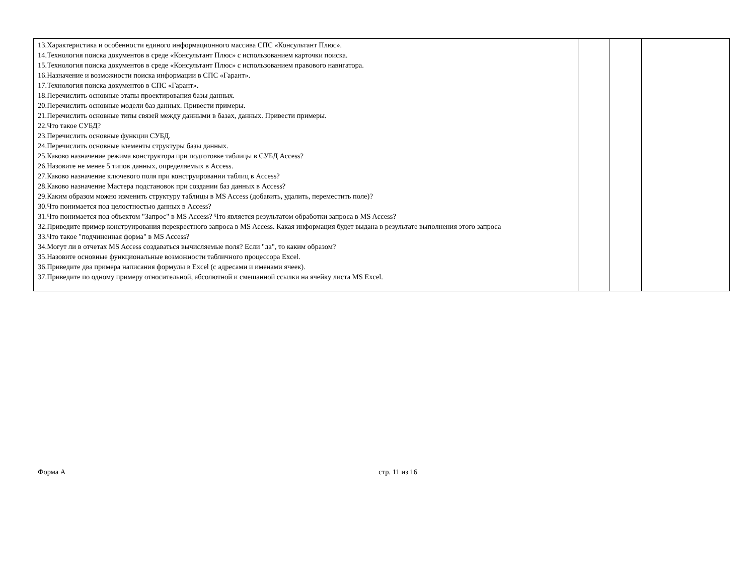| 13.Характеристика и особенности единого информационного массива СПС «Консультант Плюс». 14.Технология поиска документов в среде «Консультант Плюс» с использованием карточки поиска. 15.Технология поиска документов в среде «Консультант Плюс» с использованием правового навигатора. 16.Назначение и возможности поиска информации в СПС «Гарант». 17.Технология поиска документов в СПС «Гарант». 18.Перечислить основные этапы проектирования базы данных. 20.Перечислить основные модели баз данных. Привести примеры. 21.Перечислить основные типы связей между данными в базах, данных. Привести примеры. 22.Что такое СУБД? 23.Перечислить основные функции СУБД. 24.Перечислить основные элементы структуры базы данных. 25.Каково назначение режима конструктора при подготовке таблицы в СУБД Access? 26.Назовите не менее 5 типов данных, определяемых в Access. 27.Каково назначение ключевого поля при конструировании таблиц в Access? 28.Каково назначение Мастера подстановок при создании баз данных в Access? 29.Каким образом можно изменить структуру таблицы в MS Access (добавить, удалить, переместить поле)? 30.Что понимается под целостностью данных в Access? 31.Что понимается под объектом "Запрос" в MS Access? Что является результатом обработки запроса в MS Access? 32.Приведите пример конструирования перекрестного запроса в MS Access. Какая информация будет выдана в результате выполнения этого запроса 33.Что такое "подчиненная форма" в MS Access? 34.Могут ли в отчетах MS Access создаваться вычисляемые поля? Если "да", то каким образом? 35.Назовите основные функциональные возможности табличного процессора Excel. 36.Приведите два примера написания формулы в Excel (с адресами и именами ячеек). 37.Приведите по одному примеру относительной, абсолютной и смешанной ссылки на ячейку листа MS Excel. | | | |
Форма А стр. 11 из 16